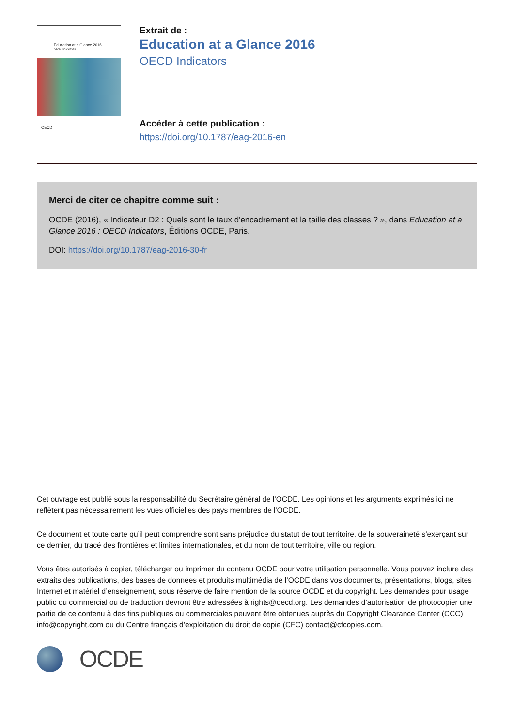Education at a Glance 2016
OECD INDICATORS
OECD
Extrait de :
Education at a Glance 2016
OECD Indicators
Accéder à cette publication :
https://doi.org/10.1787/eag-2016-en
Merci de citer ce chapitre comme suit :
OCDE (2016), « Indicateur D2 : Quels sont le taux d'encadrement et la taille des classes ? », dans Education at a Glance 2016 : OECD Indicators, Éditions OCDE, Paris.
DOI: https://doi.org/10.1787/eag-2016-30-fr
Cet ouvrage est publié sous la responsabilité du Secrétaire général de l’OCDE. Les opinions et les arguments exprimés ici ne reflètent pas nécessairement les vues officielles des pays membres de l'OCDE.
Ce document et toute carte qu’il peut comprendre sont sans préjudice du statut de tout territoire, de la souveraineté s’exerçant sur ce dernier, du tracé des frontières et limites internationales, et du nom de tout territoire, ville ou région.
Vous êtes autorisés à copier, télécharger ou imprimer du contenu OCDE pour votre utilisation personnelle. Vous pouvez inclure des extraits des publications, des bases de données et produits multimédia de l’OCDE dans vos documents, présentations, blogs, sites Internet et matériel d’enseignement, sous réserve de faire mention de la source OCDE et du copyright. Les demandes pour usage public ou commercial ou de traduction devront être adressées à rights@oecd.org. Les demandes d’autorisation de photocopier une partie de ce contenu à des fins publiques ou commerciales peuvent être obtenues auprès du Copyright Clearance Center (CCC) info@copyright.com ou du Centre français d’exploitation du droit de copie (CFC) contact@cfcopies.com.
OCDE